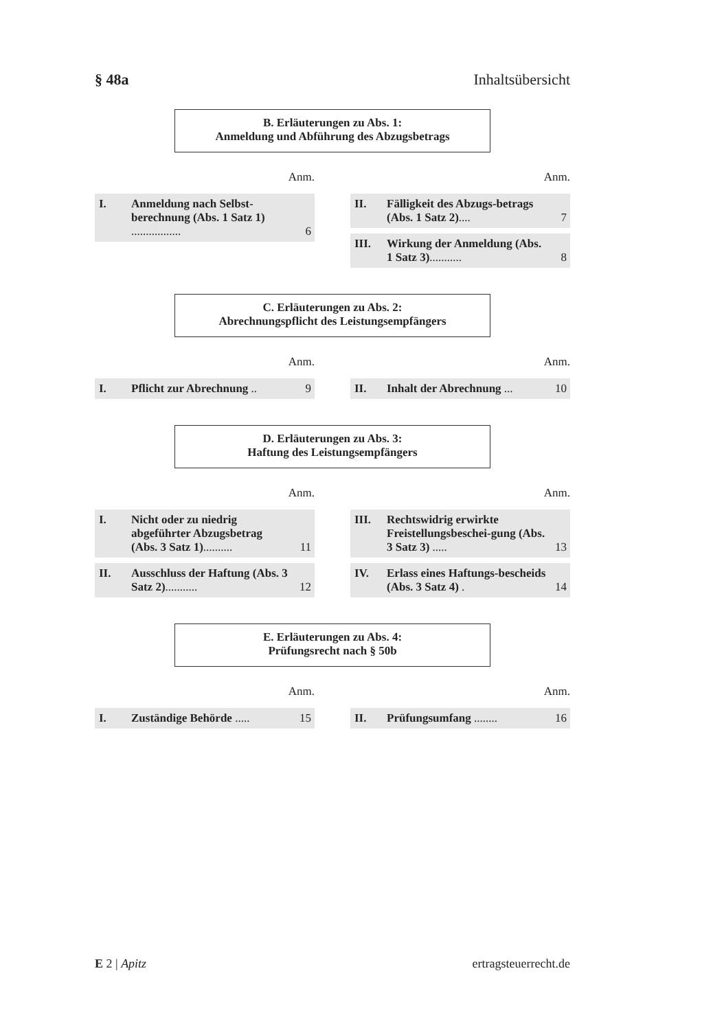§ 48a Inhaltsübersicht
B. Erläuterungen zu Abs. 1:
Anmeldung und Abführung des Abzugsbetrags
Anm.
I. Anmeldung nach Selbst-berechnung (Abs. 1 Satz 1) .................
6
Anm.
II. Fälligkeit des Abzugs-betrags (Abs. 1 Satz 2)....
7
III. Wirkung der Anmeldung (Abs. 1 Satz 3)...........
8
C. Erläuterungen zu Abs. 2:
Abrechnungspflicht des Leistungsempfängers
Anm.
I. Pflicht zur Abrechnung .. 9
Anm.
II. Inhalt der Abrechnung ... 10
D. Erläuterungen zu Abs. 3:
Haftung des Leistungsempfängers
Anm.
I. Nicht oder zu niedrig abgeführter Abzugsbetrag (Abs. 3 Satz 1)..........
11
II. Ausschluss der Haftung (Abs. 3 Satz 2)...........
12
Anm.
III. Rechtswidrig erwirkte Freistellungsbeschei-gung (Abs. 3 Satz 3) .....
13
IV. Erlass eines Haftungs-bescheids (Abs. 3 Satz 4) .
14
E. Erläuterungen zu Abs. 4:
Prüfungsrecht nach § 50b
Anm.
I. Zuständige Behörde ..... 15
Anm.
II. Prüfungsumfang ........ 16
E 2 | Apitz ertragsteuerrecht.de